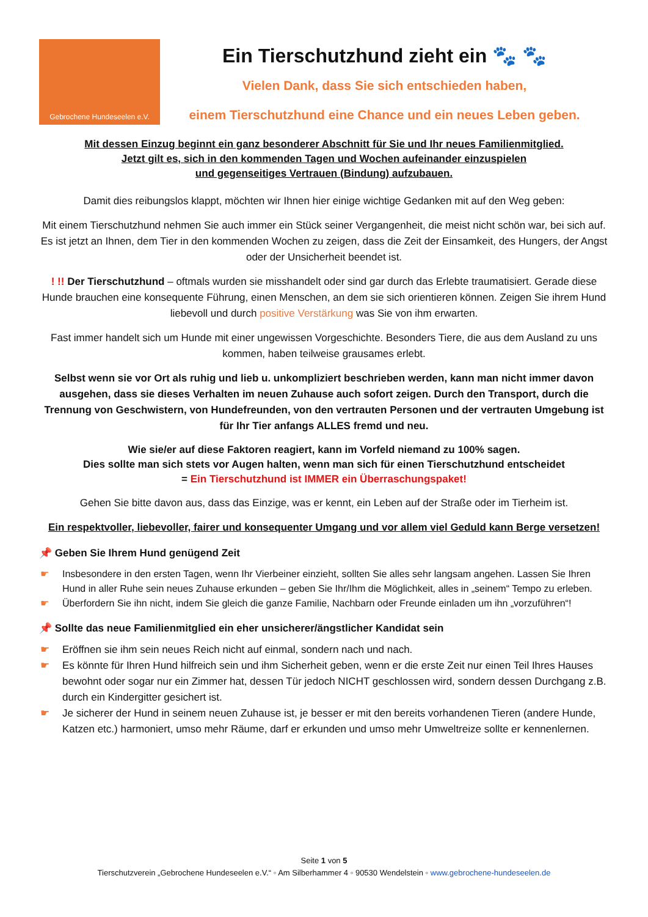Gebrochene Hundeseelen e.V.
Ein Tierschutzhund zieht ein 🐾 🐾
Vielen Dank, dass Sie sich entschieden haben,
einem Tierschutzhund eine Chance und ein neues Leben geben.
Mit dessen Einzug beginnt ein ganz besonderer Abschnitt für Sie und Ihr neues Familienmitglied.
Jetzt gilt es, sich in den kommenden Tagen und Wochen aufeinander einzuspielen
und gegenseitiges Vertrauen (Bindung) aufzubauen.
Damit dies reibungslos klappt, möchten wir Ihnen hier einige wichtige Gedanken mit auf den Weg geben:
Mit einem Tierschutzhund nehmen Sie auch immer ein Stück seiner Vergangenheit, die meist nicht schön war, bei sich auf. Es ist jetzt an Ihnen, dem Tier in den kommenden Wochen zu zeigen, dass die Zeit der Einsamkeit, des Hungers, der Angst oder der Unsicherheit beendet ist.
! !! Der Tierschutzhund – oftmals wurden sie misshandelt oder sind gar durch das Erlebte traumatisiert. Gerade diese Hunde brauchen eine konsequente Führung, einen Menschen, an dem sie sich orientieren können. Zeigen Sie ihrem Hund liebevoll und durch positive Verstärkung was Sie von ihm erwarten.
Fast immer handelt sich um Hunde mit einer ungewissen Vorgeschichte. Besonders Tiere, die aus dem Ausland zu uns kommen, haben teilweise grausames erlebt.
Selbst wenn sie vor Ort als ruhig und lieb u. unkompliziert beschrieben werden, kann man nicht immer davon ausgehen, dass sie dieses Verhalten im neuen Zuhause auch sofort zeigen. Durch den Transport, durch die Trennung von Geschwistern, von Hundefreunden, von den vertrauten Personen und der vertrauten Umgebung ist für Ihr Tier anfangs ALLES fremd und neu.
Wie sie/er auf diese Faktoren reagiert, kann im Vorfeld niemand zu 100% sagen.
Dies sollte man sich stets vor Augen halten, wenn man sich für einen Tierschutzhund entscheidet
= Ein Tierschutzhund ist IMMER ein Überraschungspaket!
Gehen Sie bitte davon aus, dass das Einzige, was er kennt, ein Leben auf der Straße oder im Tierheim ist.
Ein respektvoller, liebevoller, fairer und konsequenter Umgang und vor allem viel Geduld kann Berge versetzen!
📌 Geben Sie Ihrem Hund genügend Zeit
☛ Insbesondere in den ersten Tagen, wenn Ihr Vierbeiner einzieht, sollten Sie alles sehr langsam angehen. Lassen Sie Ihren Hund in aller Ruhe sein neues Zuhause erkunden – geben Sie Ihr/Ihm die Möglichkeit, alles in „seinem“ Tempo zu erleben.
☛ Überfordern Sie ihn nicht, indem Sie gleich die ganze Familie, Nachbarn oder Freunde einladen um ihn „vorzuführen“!
📌 Sollte das neue Familienmitglied ein eher unsicherer/ängstlicher Kandidat sein
☛ Eröffnen sie ihm sein neues Reich nicht auf einmal, sondern nach und nach.
☛ Es könnte für Ihren Hund hilfreich sein und ihm Sicherheit geben, wenn er die erste Zeit nur einen Teil Ihres Hauses bewohnt oder sogar nur ein Zimmer hat, dessen Tür jedoch NICHT geschlossen wird, sondern dessen Durchgang z.B. durch ein Kindergitter gesichert ist.
☛ Je sicherer der Hund in seinem neuen Zuhause ist, je besser er mit den bereits vorhandenen Tieren (andere Hunde, Katzen etc.) harmoniert, umso mehr Räume, darf er erkunden und umso mehr Umweltreize sollte er kennenlernen.
Seite 1 von 5
Tierschutzverein „Gebrochene Hundeseelen e.V.“ ◦ Am Silberhammer 4 ◦ 90530 Wendelstein ◦ www.gebrochene-hundeseelen.de